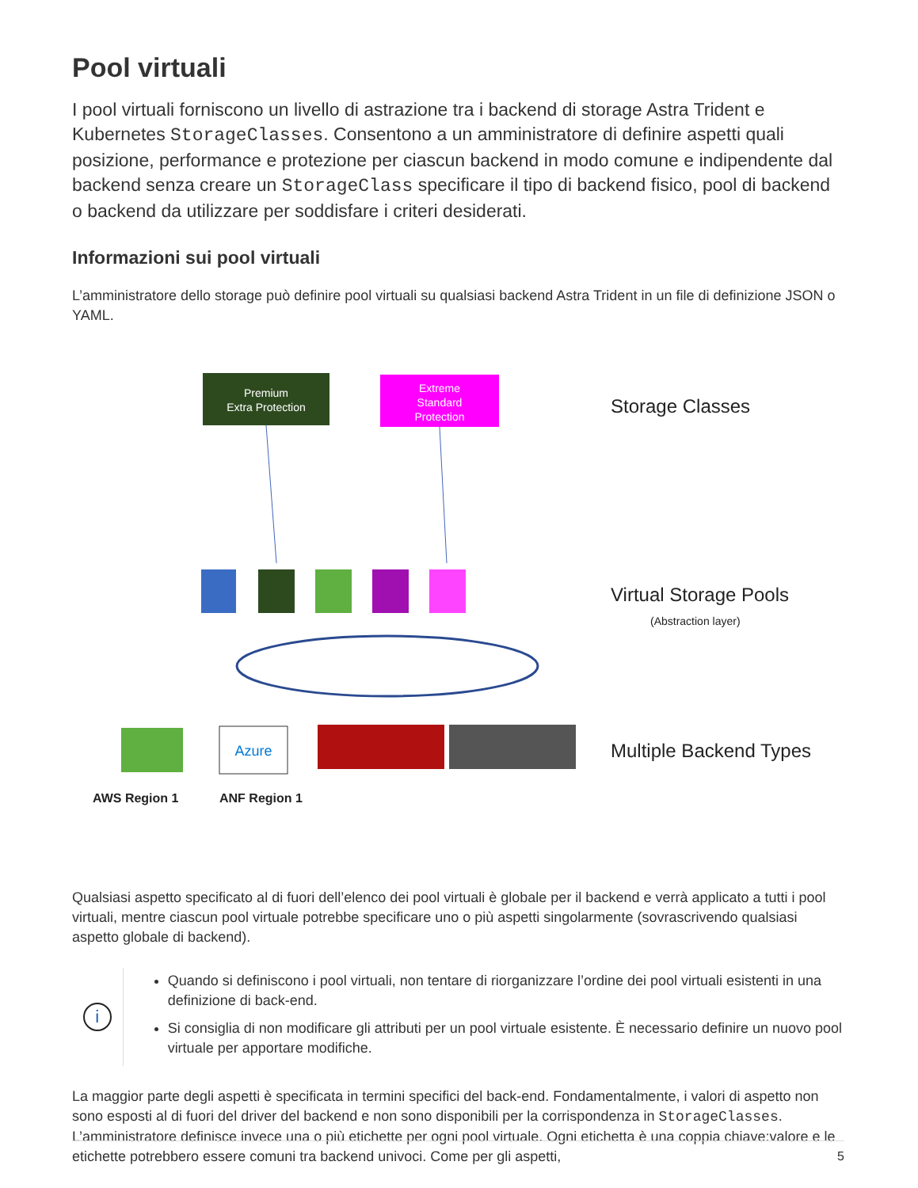Pool virtuali
I pool virtuali forniscono un livello di astrazione tra i backend di storage Astra Trident e Kubernetes StorageClasses. Consentono a un amministratore di definire aspetti quali posizione, performance e protezione per ciascun backend in modo comune e indipendente dal backend senza creare un StorageClass specificare il tipo di backend fisico, pool di backend o backend da utilizzare per soddisfare i criteri desiderati.
Informazioni sui pool virtuali
L’amministratore dello storage può definire pool virtuali su qualsiasi backend Astra Trident in un file di definizione JSON o YAML.
Premium
Extra Protection
Extreme
Standard
Protection
Storage Classes
Virtual Storage Pools
(Abstraction layer)
Azure
Multiple Backend Types
AWS Region 1
ANF Region 1
Qualsiasi aspetto specificato al di fuori dell’elenco dei pool virtuali è globale per il backend e verrà applicato a tutti i pool virtuali, mentre ciascun pool virtuale potrebbe specificare uno o più aspetti singolarmente (sovrascrivendo qualsiasi aspetto globale di backend).
i
Quando si definiscono i pool virtuali, non tentare di riorganizzare l’ordine dei pool virtuali esistenti in una definizione di back-end.
Si consiglia di non modificare gli attributi per un pool virtuale esistente. È necessario definire un nuovo pool virtuale per apportare modifiche.
La maggior parte degli aspetti è specificata in termini specifici del back-end. Fondamentalmente, i valori di aspetto non sono esposti al di fuori del driver del backend e non sono disponibili per la corrispondenza in StorageClasses. L’amministratore definisce invece una o più etichette per ogni pool virtuale. Ogni etichetta è una coppia chiave:valore e le etichette potrebbero essere comuni tra backend univoci. Come per gli aspetti,
5